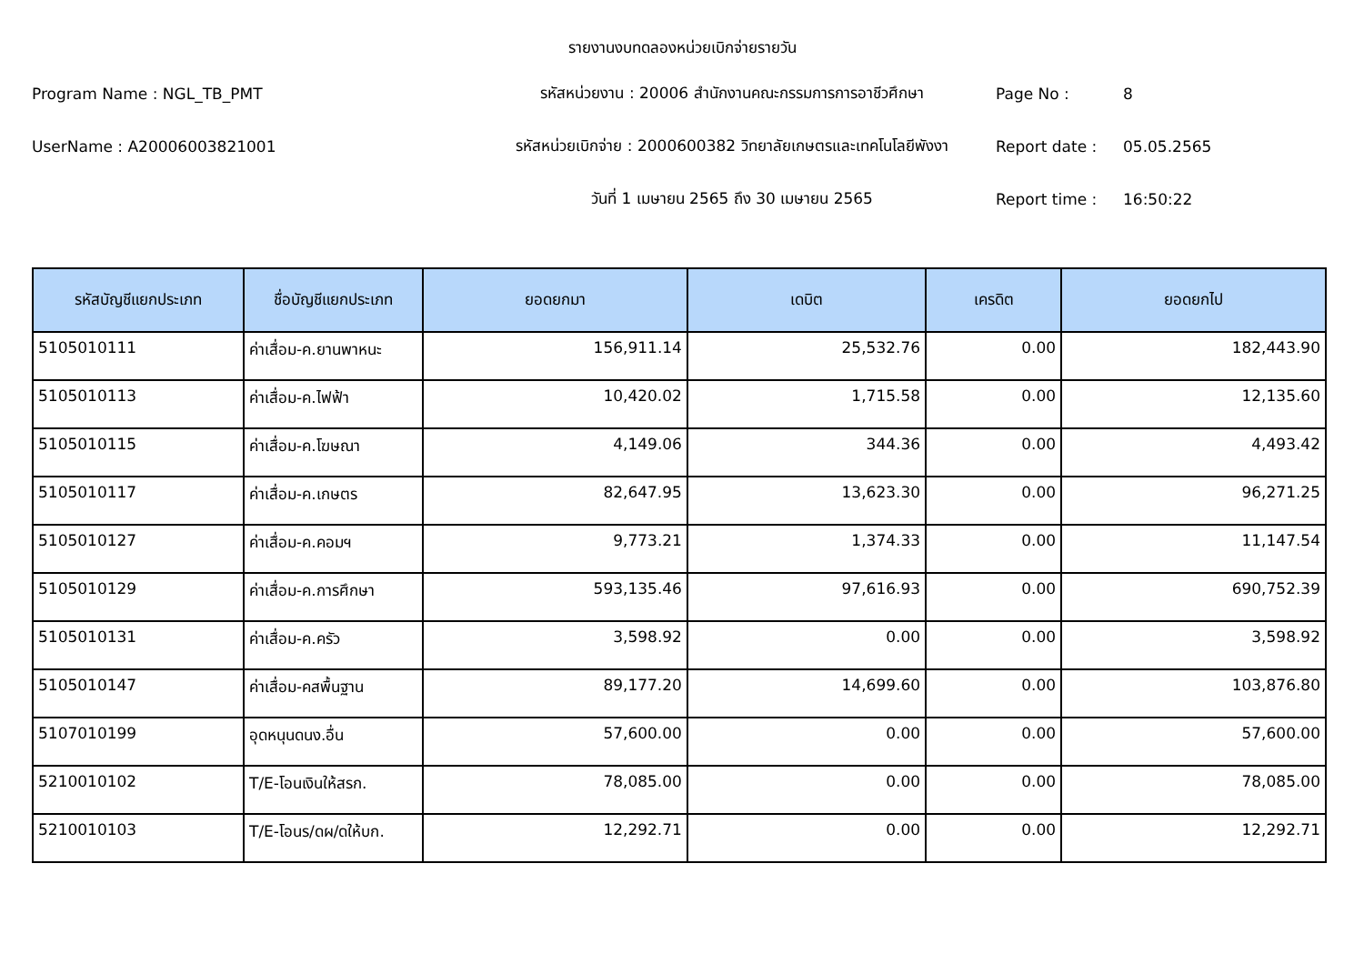รายงานงบทดลองหน่วยเบิกจ่ายรายวัน
Program Name : NGL_TB_PMT
รหัสหน่วยงาน : 20006 สำนักงานคณะกรรมการการอาชีวศึกษา
Page No :
8
UserName : A20006003821001
รหัสหน่วยเบิกจ่าย : 2000600382 วิทยาลัยเกษตรและเทคโนโลยีพังงา
Report date :
05.05.2565
วันที่ 1 เมษายน 2565 ถึง 30 เมษายน 2565
Report time :
16:50:22
| รหัสบัญชีแยกประเภท | ชื่อบัญชีแยกประเภท | ยอดยกมา | เดบิต | เครดิต | ยอดยกไป |
| --- | --- | --- | --- | --- | --- |
| 5105010111 | ค่าเสื่อม-ค.ยานพาหนะ | 156,911.14 | 25,532.76 | 0.00 | 182,443.90 |
| 5105010113 | ค่าเสื่อม-ค.ไฟฟ้า | 10,420.02 | 1,715.58 | 0.00 | 12,135.60 |
| 5105010115 | ค่าเสื่อม-ค.โฆษณา | 4,149.06 | 344.36 | 0.00 | 4,493.42 |
| 5105010117 | ค่าเสื่อม-ค.เกษตร | 82,647.95 | 13,623.30 | 0.00 | 96,271.25 |
| 5105010127 | ค่าเสื่อม-ค.คอมฯ | 9,773.21 | 1,374.33 | 0.00 | 11,147.54 |
| 5105010129 | ค่าเสื่อม-ค.การศึกษา | 593,135.46 | 97,616.93 | 0.00 | 690,752.39 |
| 5105010131 | ค่าเสื่อม-ค.ครัว | 3,598.92 | 0.00 | 0.00 | 3,598.92 |
| 5105010147 | ค่าเสื่อม-คสพื้นฐาน | 89,177.20 | 14,699.60 | 0.00 | 103,876.80 |
| 5107010199 | อุดหนุนดนง.อื่น | 57,600.00 | 0.00 | 0.00 | 57,600.00 |
| 5210010102 | T/E-โอนเงินให้สรก. | 78,085.00 | 0.00 | 0.00 | 78,085.00 |
| 5210010103 | T/E-โอนร/ดผ/ดให้บก. | 12,292.71 | 0.00 | 0.00 | 12,292.71 |